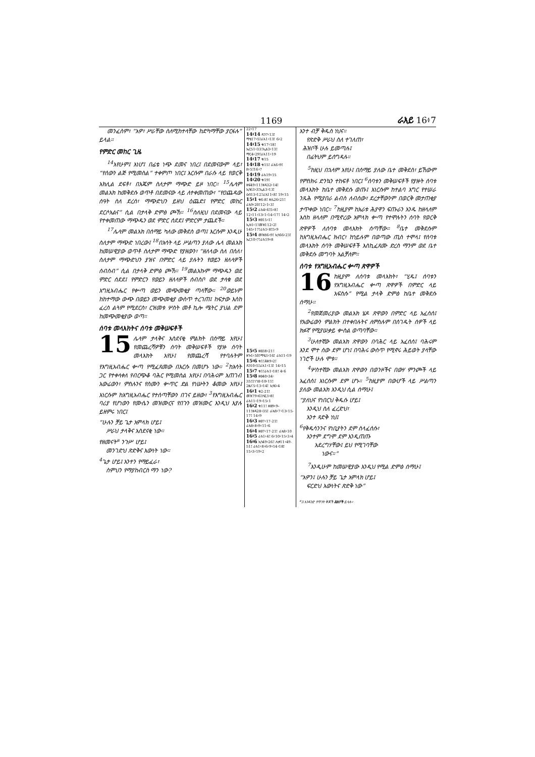1169 ራእይ 16፥7
መንፈስም፣ “አዎ፣ ሥራቸው ስለሚከተላቸው ከድካማቸው ያርፋሉ” ይላል።
የምድር መከር ጊዜ
<sup>14</sup> አየሁም፤ እነሆ፤ በፊቴ ነጭ ደመና ነበረ፤ በደመናውም ላይ፣ “የሰውን ልጅ የሚመስል” ተቀምጦ ነበር፤ እርሱም በራሱ ላይ የወርቅ አክሊል ደፍቶ፣ በእጁም ስለታም ማጭድ ይዞ ነበር። <sup>15</sup>ሌላም መልአክ ከመቅደሱ ወጥቶ በደመናው ላይ ለተቀመጠው፣ “የዐጨዳው ሰዓት ስለ ደረሰ፣ ማጭድህን ይዘህ ዕጨድ፤ የምድር መከር ደርሶአልና” ሲል በታላቅ ድምፅ ጮኸ። <sup>16</sup>ስለዚህ በደመናው ላይ የተቀመጠው ማጭዱን ወደ ምድር ሰደደ፤ ምድርም ታጨደች።
<sup>17</sup> ሌላም መልአክ በሰማይ ካለው መቅደስ ወጣ፤ እርሱም እንዲሁ ስለታም ማጭድ ነበረው፤ <sup>18</sup>በእሳት ላይ ሥልጣን ያለው ሌላ መልአክ ከመሠዊያው ወጥቶ ስለታም ማጭድ የያዘውን፣ “ዘለላው ስለ በሰለ፣ ስለታም ማጭድህን ያዝና በምድር ላይ ያሉትን የወይን ዘለላዎች ሰብስብ” ሲል በታላቅ ድምፅ ጮኸ። <sup>19</sup>መልአኩም ማጭዱን ወደ ምድር ሰደደ፤ የምድርን የወይን ዘለላዎች ሰብስቦ ወደ ታላቁ ወደ እግዚአብሔር የቍጣ ወይን መጭመቂያ ጣላቸው። <sup>20</sup>ወይኑም ከከተማው ውጭ በወይን መጭመቂያ ውስጥ ተረገጠ፤ ከፍታው እስከ ፈረስ ልጓም የሚደርስ፣ ርዝመቱ ሦስት መቶ ኪሎ ሜትር ያህል ደም ከመጭመቂያው ወጣ።
ሰባቱ መላእክትና ሰባቱ መቅሠፍቶች
15 ሌላም ታላቅና አስደናቂ ምልክት በሰማይ አየሁ፤ የመጨረሻዎቹን ሰባት መቅሠፍቶች የያዙ ሰባት መላእክት አየሁ፤ የመጨረሻ የተባሉትም የእግዚአብሔር ቍጣ የሚፈጸመው በእርሱ በመሆኑ ነው። <sup>2</sup>ከእሳት ጋር የተቀላቀለ የብርጭቆ ባሕር የሚመስል አየሁ፤ በባሕሩም አጠገብ አውሬውን፣ ምስሉንና የስሙን ቍጥር ድል የነሡትን ቆመው አየሁ፤ እነርሱም ከእግዚአብሔር የተሰጣቸውን በገና ይዘው፣ <sup>3</sup>የእግዚአብሔር ባሪያ የሆነውን የሙሴን መዝሙርና የበጉን መዝሙር እንዲህ እያሉ ይዘምሩ ነበር፤
“ሁሉን ቻይ ጌታ አምላክ ሆይ፤
ሥራህ ታላቅና አስደናቂ ነው።
የዘመናት<sup>a</sup> ንጉሥ ሆይ፤
መንገድህ ጽድቅና እውነት ነው።
<sup>4</sup> ጌታ ሆይ፤ አንተን የማይፈራ፣
ስምህን የማያከብርስ ማን ነው?
22፥17
14፥14 ዳን7፥13፤ ማቴ17፥5፤ራእ1፥13፤ 6፥2
14፥15 ቁ17፥18፤ ኤር51፥33፤ኢል3፥13፤ ማር4፥29፤ራእ11፥19
14፥17 ቁ15
14፥18 ቁ15፤ ራእ6፥9፤ 8፥5፤16፥7
14፥19 ራእ19፥15
14፥20 ቁ19፤ ዘፍ49፥11፤ዘዳ32፥14፤ ኢሳ63፥3፤ኢል3፥13፤ ዕብ13፥12፤ራእ11፥8፤ 19፥15
15፥1 ቁ6-8፤ ዘሌ26፥21፤ ራእ9፥20፤12፥1፥3፤
15፥2 ራእ4፥6፤5፥8፤ 12፥11፥13፥1፥14፥17፤ 14፥2
15፥3 ዘፀ15፥1፤ ኢሱ1፥1፤መዝ112፥2፤ 145፥17፤ራእ1፥8፤5፥9
15፥4 መዝ86፥9፤ ኢሳ66፥23፤ ኤር10፥7፤ራእ19፥8
15፥5 ዘፀ38፥21፤ ዘኍ1፥50፤ማቴ3፥16፤ ራእ11፥19
15፥6 ቁ1፤ሕዝ9፥2፤ ዳን10፥5፤ራእ1፥13፤ 14፥15
15፥7 ቁ1፤ራእ1፥18፤ 4፥6
15፥8 ዘፀ40፥34፡ 35፤1ነገ8፥10፥11፤ 2ዜና5፥13፥14፤ ኢሳ6፥4
16፥1 ቁ2-21፤ መዝ79፥6፤ሶፎ3፥8፤ ራእ11፥19፥15፥1
16፥2 ቁ11፤ ዘፀ9፥9-11፤ዘዳ28፥35፤ ራእ8፥7፥13፥15-17፤ 14፥9
16፥3 ዘፀ7፥17-21፤ ራእ8፥8፥9፥11፥6
16፥4 ዘፀ7፥17-21፤ ራእ8፥10
16፥5 ራእ1፥4፤ 6፥10፥15፥3፥4
16፥6 ኢሳ49፥26፤ ሉቃ11፥49-51፤ ራእ1፥8፥6፥9፥14፥18፤ 15፥3፥19፥2
አንተ ብቻ ቅዱስ ነህና።
የጽድቅ ሥራህ ስለ ተገለጠ፣
ሕዝቦች ሁሉ ይመጣሉ፤
በፊትህም ይሰግዳሉ።
<sup>5</sup> ከዚህ በኋላም አየሁ፤ በሰማይ ያለው ቤተ መቅደስ፣ ይኸውም የምስክሩ ድንኳን ተከፍቶ ነበር፤ <sup>6</sup>ሰባቱን መቅሠፍቶች የያዙት ሰባቱ መላእክት ከቤተ መቅደሱ ወጡ፤ እነርሱም ከተልባ እግር የተሠራ ንጹሕ የሚያበራ ልብስ ለብሰው፣ ደረታቸውንም በወርቅ መታጠቂያ ታጥቀው ነበር። <sup>7</sup>ከዚያም ከአራቱ ሕያዋን ፍጡራን አንዱ ከዘላለም እስከ ዘላለም በሚኖረው አምላክ ቍጣ የተሞሉትን ሰባት የወርቅ ጽዋዎች ለሰባቱ መላእክት ሰጣቸው። <sup>8</sup>ቤተ መቅደሱም ከእግዚአብሔር ክብር፣ ከኀይሉም በወጣው ጢስ ተሞላ፤ የሰባቱ መላእክት ሰባት መቅሠፍቶች እስኪፈጸሙ ድረስ ማንም ወደ ቤተ መቅደሱ መግባት አልቻለም።
ሰባቱ የእግዚአብሔር ቍጣ ጽዋዎች
16 ከዚያም ለሰባቱ መላእክት፣ “ሂዱ፤ ሰባቱን የእግዚአብሔር ቍጣ ጽዋዎች በምድር ላይ አፍስሱ” የሚል ታላቅ ድምፅ ከቤተ መቅደሱ ሰማሁ።
<sup>2</sup> የመጀመሪያው መልአክ ሄዶ ጽዋውን በምድር ላይ አፈሰሰ፤ የአውሬውን ምልክት በተቀበሉትና ለምስሉም በሰገዱት ሰዎች ላይ ክፉኛ የሚያሠቃይ ቍስል ወጣባቸው።
<sup>3</sup> ሁለተኛው መልአክ ጽዋውን በባሕር ላይ አፈሰሰ፤ ባሕሩም እንደ ሞተ ሰው ደም ሆነ፤ በባሕሩ ውስጥ የሚኖሩ ሕይወት ያላቸው ነገሮች ሁሉ ሞቱ።
<sup>4</sup> ሦስተኛው መልአክ ጽዋውን በወንዞችና በውሃ ምንጮች ላይ አፈሰሰ፤ እነርሱም ደም ሆኑ። <sup>5</sup>ከዚያም በውሆች ላይ ሥልጣን ያለው መልአክ እንዲህ ሲል ሰማሁ፤
“ያለህና የነበርህ ቅዱሱ ሆይ፤
እንዲህ ስለ ፈረድህ፣
አንተ ጻድቅ ነህ፤
<sup>6</sup> የቅዱሳንንና የነቢያትን ደም ስላፈሰሱ፣
አንተም ደግሞ ደም እንዲጠጡ
አደረግሃቸው፤ ይህ የሚገባቸው
ነውና።”
<sup>7</sup> እንዲሁም ከመሠዊያው እንዲህ የሚል ድምፅ ሰማሁ፤
“አዎን፤ ሁሉን ቻይ ጌታ አምላክ ሆይ፤
ፍርድህ እውነትና ጽድቅ ነው”
<sup>a</sup> 3 አንዳንድ የጥንት ቅጆች ሕዝቦች ይላሉ።